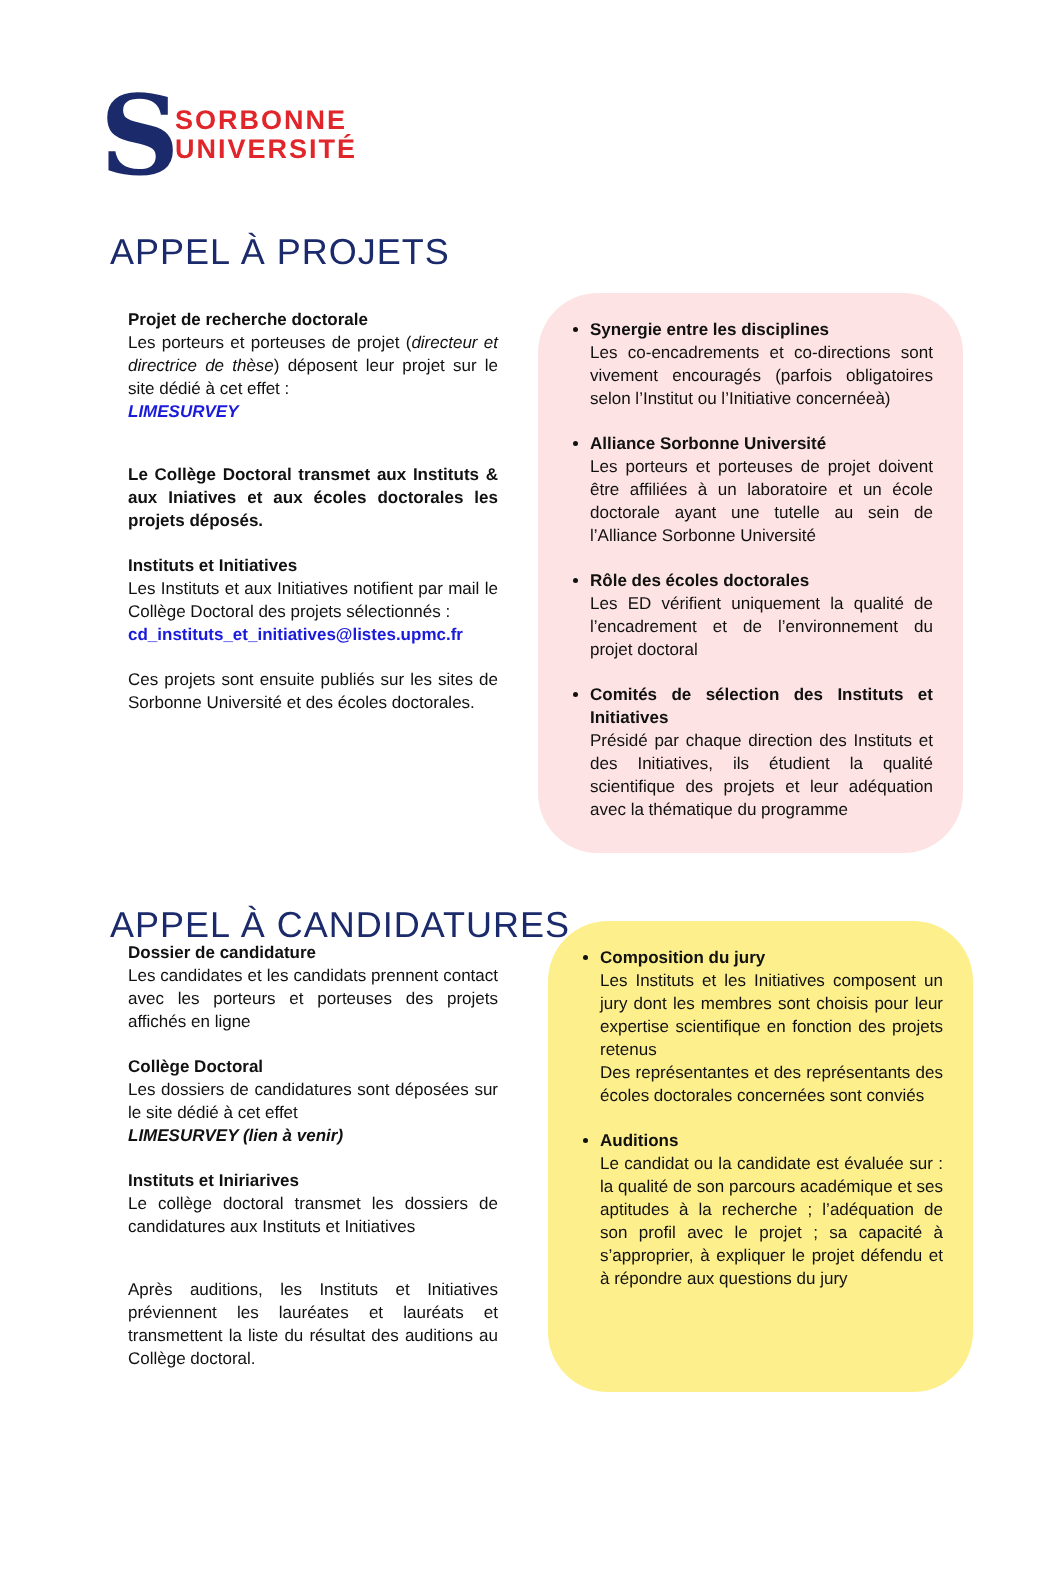S
SORBONNE
UNIVERSITÉ
APPEL À PROJETS
Projet de recherche doctorale
Les porteurs et porteuses de projet (directeur et directrice de thèse) déposent leur projet sur le site dédié à cet effet :
LIMESURVEY
Le Collège Doctoral transmet aux Instituts & aux Iniatives et aux écoles doctorales les projets déposés.
Instituts et Initiatives
Les Instituts et aux Initiatives notifient par mail le Collège Doctoral des projets sélectionnés :
cd_instituts_et_initiatives@listes.upmc.fr
Ces projets sont ensuite publiés sur les sites de Sorbonne Université et des écoles doctorales.
Synergie entre les disciplines
Les co-encadrements et co-directions sont vivement encouragés (parfois obligatoires selon l’Institut ou l’Initiative concernéeà)
Alliance Sorbonne Université
Les porteurs et porteuses de projet doivent être affiliées à un laboratoire et un école doctorale ayant une tutelle au sein de l’Alliance Sorbonne Université
Rôle des écoles doctorales
Les ED vérifient uniquement la qualité de l’encadrement et de l’environnement du projet doctoral
Comités de sélection des Instituts et Initiatives
Présidé par chaque direction des Instituts et des Initiatives, ils étudient la qualité scientifique des projets et leur adéquation avec la thématique du programme
APPEL À CANDIDATURES
Dossier de candidature
Les candidates et les candidats prennent contact avec les porteurs et porteuses des projets affichés en ligne
Collège Doctoral
Les dossiers de candidatures sont déposées sur le site dédié à cet effet
LIMESURVEY (lien à venir)
Instituts et Iniriarives
Le collège doctoral transmet les dossiers de candidatures aux Instituts et Initiatives
Après auditions, les Instituts et Initiatives préviennent les lauréates et lauréats et transmettent la liste du résultat des auditions au Collège doctoral.
Composition du jury
Les Instituts et les Initiatives composent un jury dont les membres sont choisis pour leur expertise scientifique en fonction des projets retenus
Des représentantes et des représentants des écoles doctorales concernées sont conviés
Auditions
Le candidat ou la candidate est évaluée sur : la qualité de son parcours académique et ses aptitudes à la recherche ; l’adéquation de son profil avec le projet ; sa capacité à s’approprier, à expliquer le projet défendu et à répondre aux questions du jury